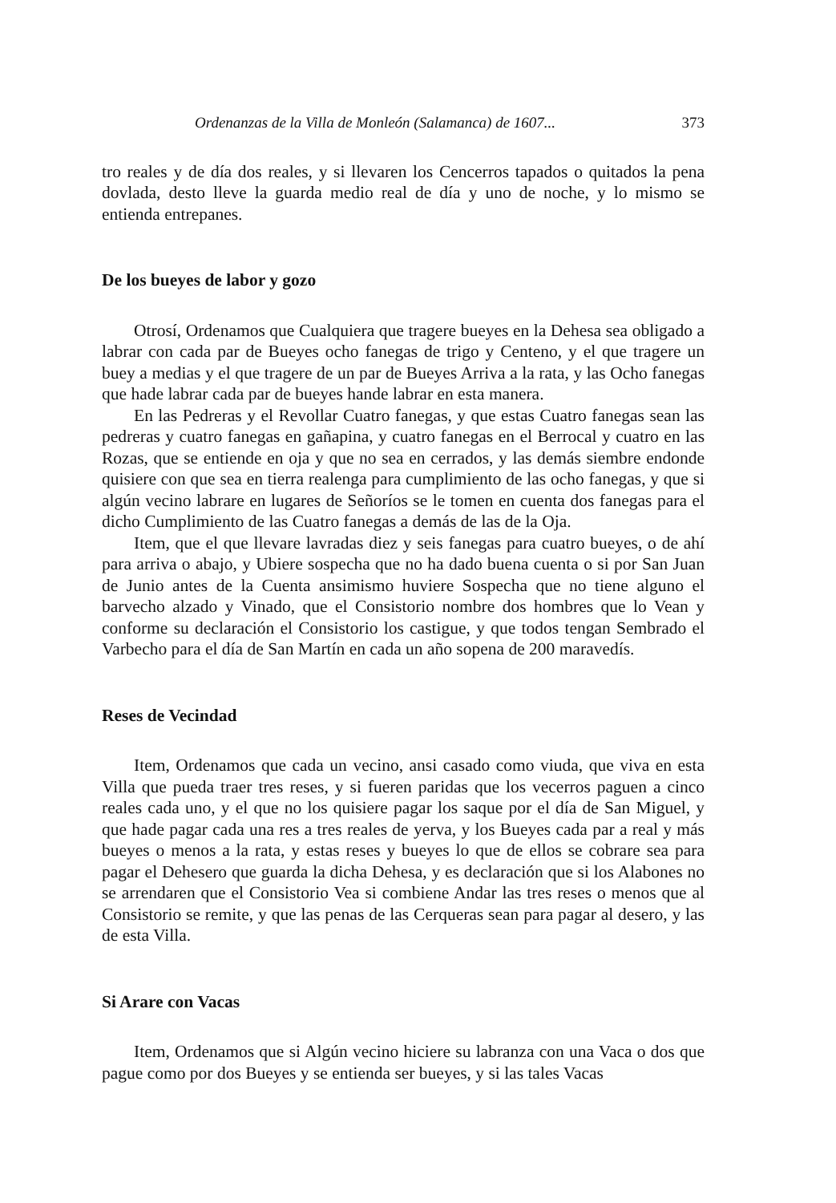Ordenanzas de la Villa de Monleón (Salamanca) de 1607... 373
tro reales y de día dos reales, y si llevaren los Cencerros tapados o quitados la pena dovlada, desto lleve la guarda medio real de día y uno de noche, y lo mismo se entienda entrepanes.
De los bueyes de labor y gozo
Otrosí, Ordenamos que Cualquiera que tragere bueyes en la Dehesa sea obligado a labrar con cada par de Bueyes ocho fanegas de trigo y Centeno, y el que tragere un buey a medias y el que tragere de un par de Bueyes Arriva a la rata, y las Ocho fanegas que hade labrar cada par de bueyes hande labrar en esta manera.
En las Pedreras y el Revollar Cuatro fanegas, y que estas Cuatro fanegas sean las pedreras y cuatro fanegas en gañapina, y cuatro fanegas en el Berrocal y cuatro en las Rozas, que se entiende en oja y que no sea en cerrados, y las demás siembre endonde quisiere con que sea en tierra realenga para cumplimiento de las ocho fanegas, y que si algún vecino labrare en lugares de Señoríos se le tomen en cuenta dos fanegas para el dicho Cumplimiento de las Cuatro fanegas a demás de las de la Oja.
Item, que el que llevare lavradas diez y seis fanegas para cuatro bueyes, o de ahí para arriva o abajo, y Ubiere sospecha que no ha dado buena cuenta o si por San Juan de Junio antes de la Cuenta ansimismo huviere Sospecha que no tiene alguno el barvecho alzado y Vinado, que el Consistorio nombre dos hombres que lo Vean y conforme su declaración el Consistorio los castigue, y que todos tengan Sembrado el Varbecho para el día de San Martín en cada un año sopena de 200 maravedís.
Reses de Vecindad
Item, Ordenamos que cada un vecino, ansi casado como viuda, que viva en esta Villa que pueda traer tres reses, y si fueren paridas que los vecerros paguen a cinco reales cada uno, y el que no los quisiere pagar los saque por el día de San Miguel, y que hade pagar cada una res a tres reales de yerva, y los Bueyes cada par a real y más bueyes o menos a la rata, y estas reses y bueyes lo que de ellos se cobrare sea para pagar el Dehesero que guarda la dicha Dehesa, y es declaración que si los Alabones no se arrendaren que el Consistorio Vea si combiene Andar las tres reses o menos que al Consistorio se remite, y que las penas de las Cerqueras sean para pagar al desero, y las de esta Villa.
Si Arare con Vacas
Item, Ordenamos que si Algún vecino hiciere su labranza con una Vaca o dos que pague como por dos Bueyes y se entienda ser bueyes, y si las tales Vacas